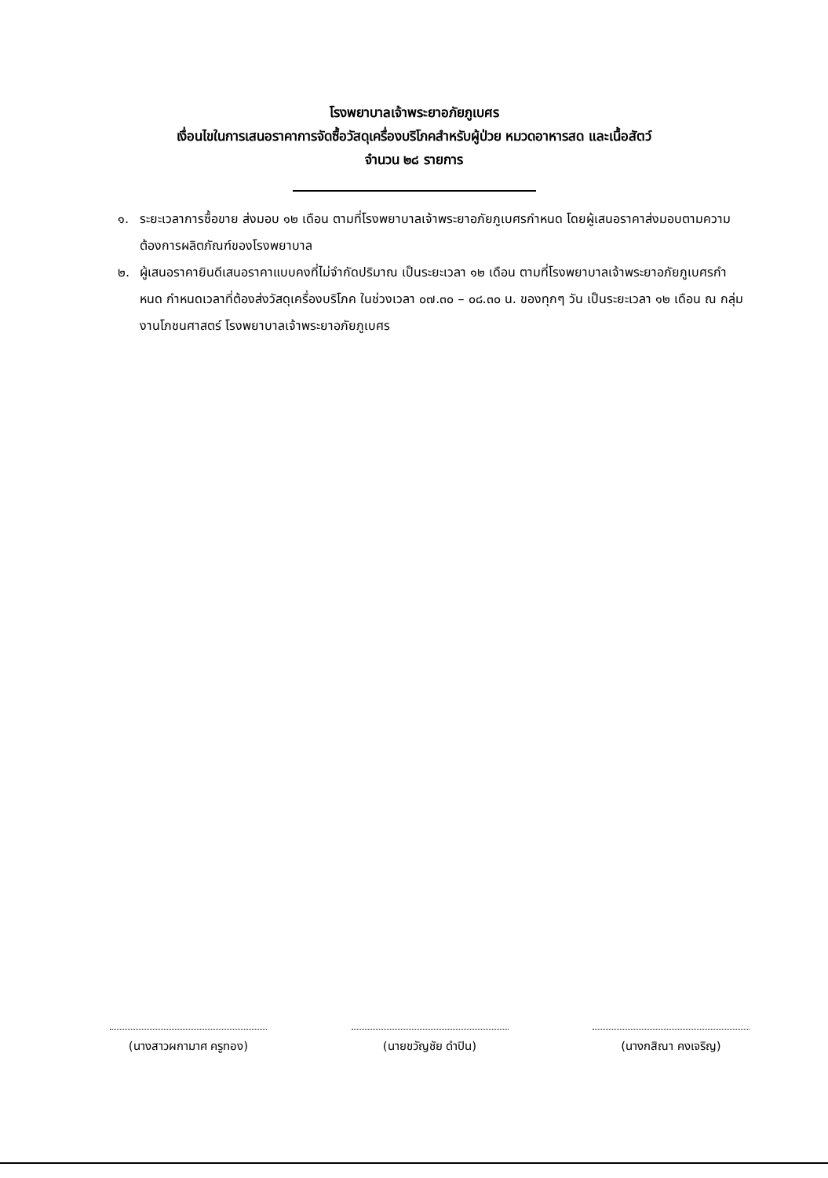โรงพยาบาลเจ้าพระยาอภัยภูเบศร
เงื่อนไขในการเสนอราคาการจัดซื้อวัสดุเครื่องบริโภคสำหรับผู้ป่วย หมวดอาหารสด และเนื้อสัตว์
จำนวน ๒๘ รายการ
๑. ระยะเวลาการซื้อขาย ส่งมอบ ๑๒ เดือน ตามที่โรงพยาบาลเจ้าพระยาอภัยภูเบศรกำหนด โดยผู้เสนอราคาส่งมอบตามความต้องการผลิตภัณฑ์ของโรงพยาบาล
๒. ผู้เสนอราคายินดีเสนอราคาแบบคงที่ไม่จำกัดปริมาณ เป็นระยะเวลา ๑๒ เดือน ตามที่โรงพยาบาลเจ้าพระยาอภัยภูเบศรกำหนด กำหนดเวลาที่ต้องส่งวัสดุเครื่องบริโภค ในช่วงเวลา ๐๗.๓๐ – ๐๘.๓๐ น. ของทุกๆ วัน เป็นระยะเวลา ๑๒ เดือน ณ กลุ่มงานโภชนศาสตร์ โรงพยาบาลเจ้าพระยาอภัยภูเบศร
(นางสาวผกามาศ ครูทอง) (นายขวัญชัย ดำปิน) (นางกสิณา คงเจริญ)